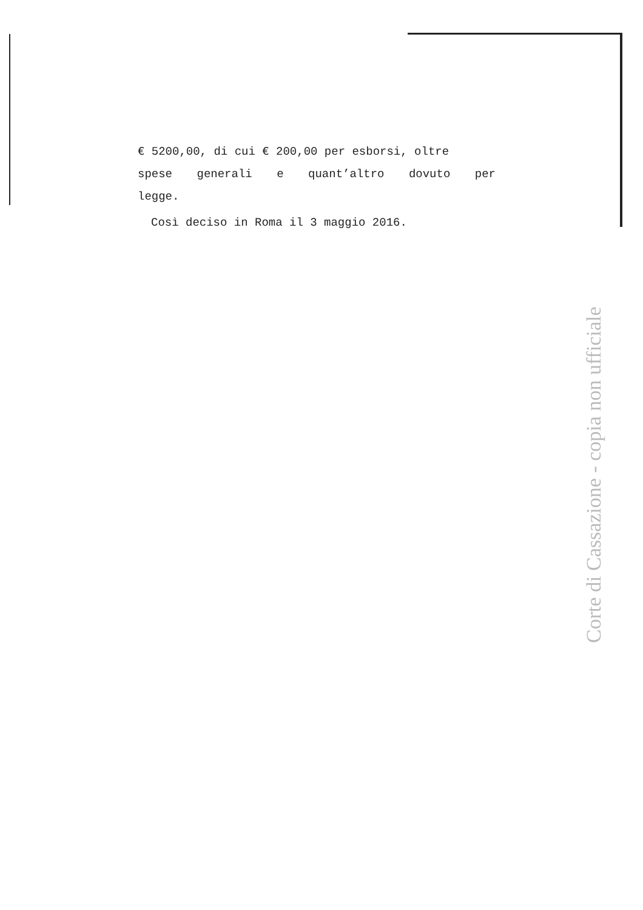€ 5200,00, di cui € 200,00 per esborsi, oltre
spese generali e quant’altro dovuto per
legge.
Così deciso in Roma il 3 maggio 2016.
Corte di Cassazione - copia non ufficiale